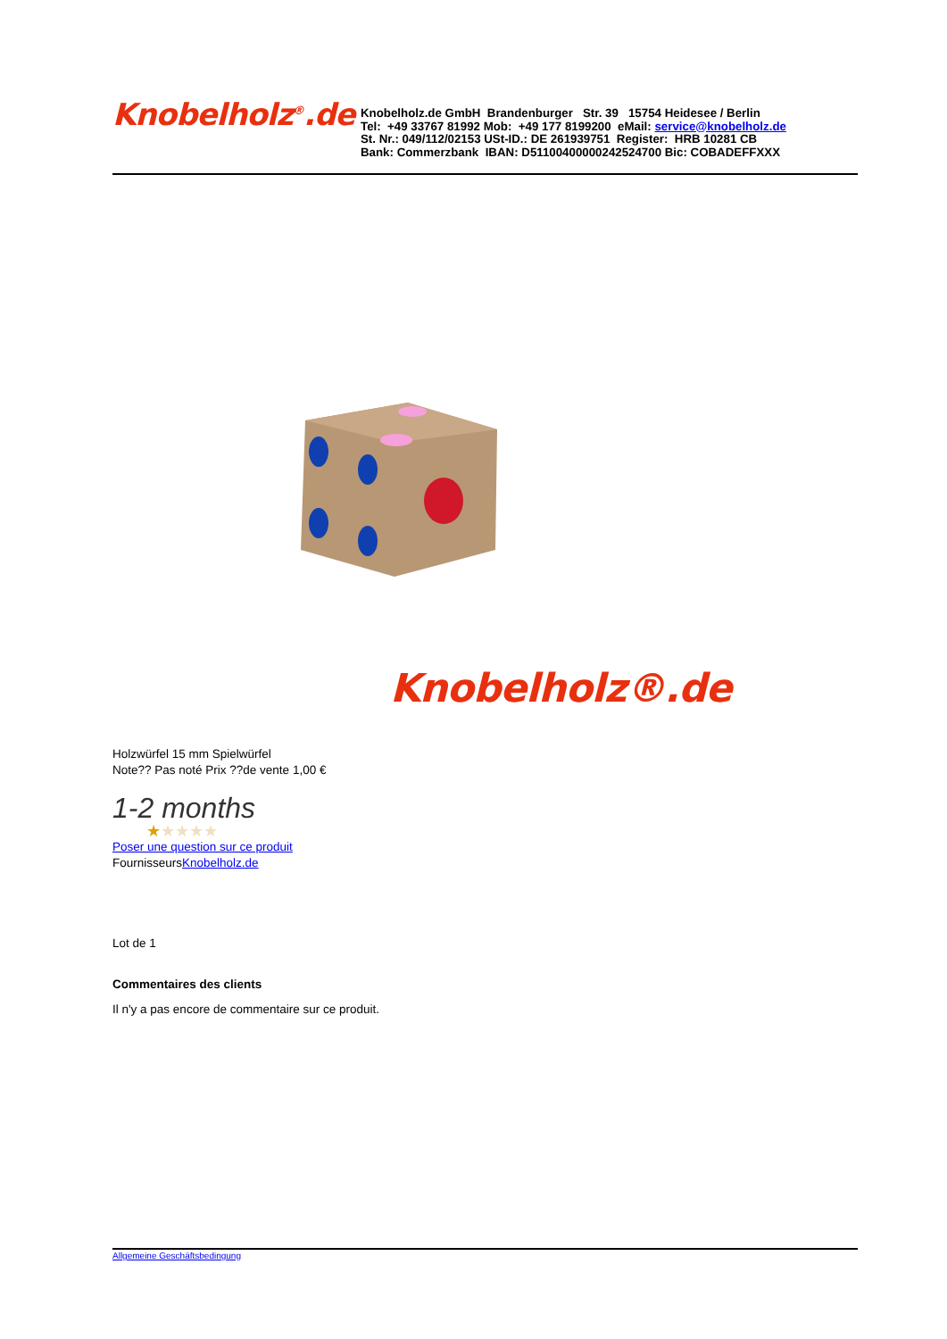Knobelholz<sup>®</sup>.de
Knobelholz.de GmbH Brandenburger Str. 39 15754 Heidesee / Berlin
Tel: +49 33767 81992 Mob: +49 177 8199200 eMail: service@knobelholz.de
St. Nr.: 049/112/02153 USt-ID.: DE 261939751 Register: HRB 10281 CB
Bank: Commerzbank IBAN: D51100400000242524700 Bic: COBADEFFXXX
Knobelholz®.de
Holzwürfel 15 mm Spielwürfel
Note?? Pas noté Prix ??de vente 1,00 €
1-2 months
★★★★★
Poser une question sur ce produit
FournisseursKnobelholz.de
Lot de 1
Commentaires des clients
Il n'y a pas encore de commentaire sur ce produit.
Allgemeine Geschäftsbedingung